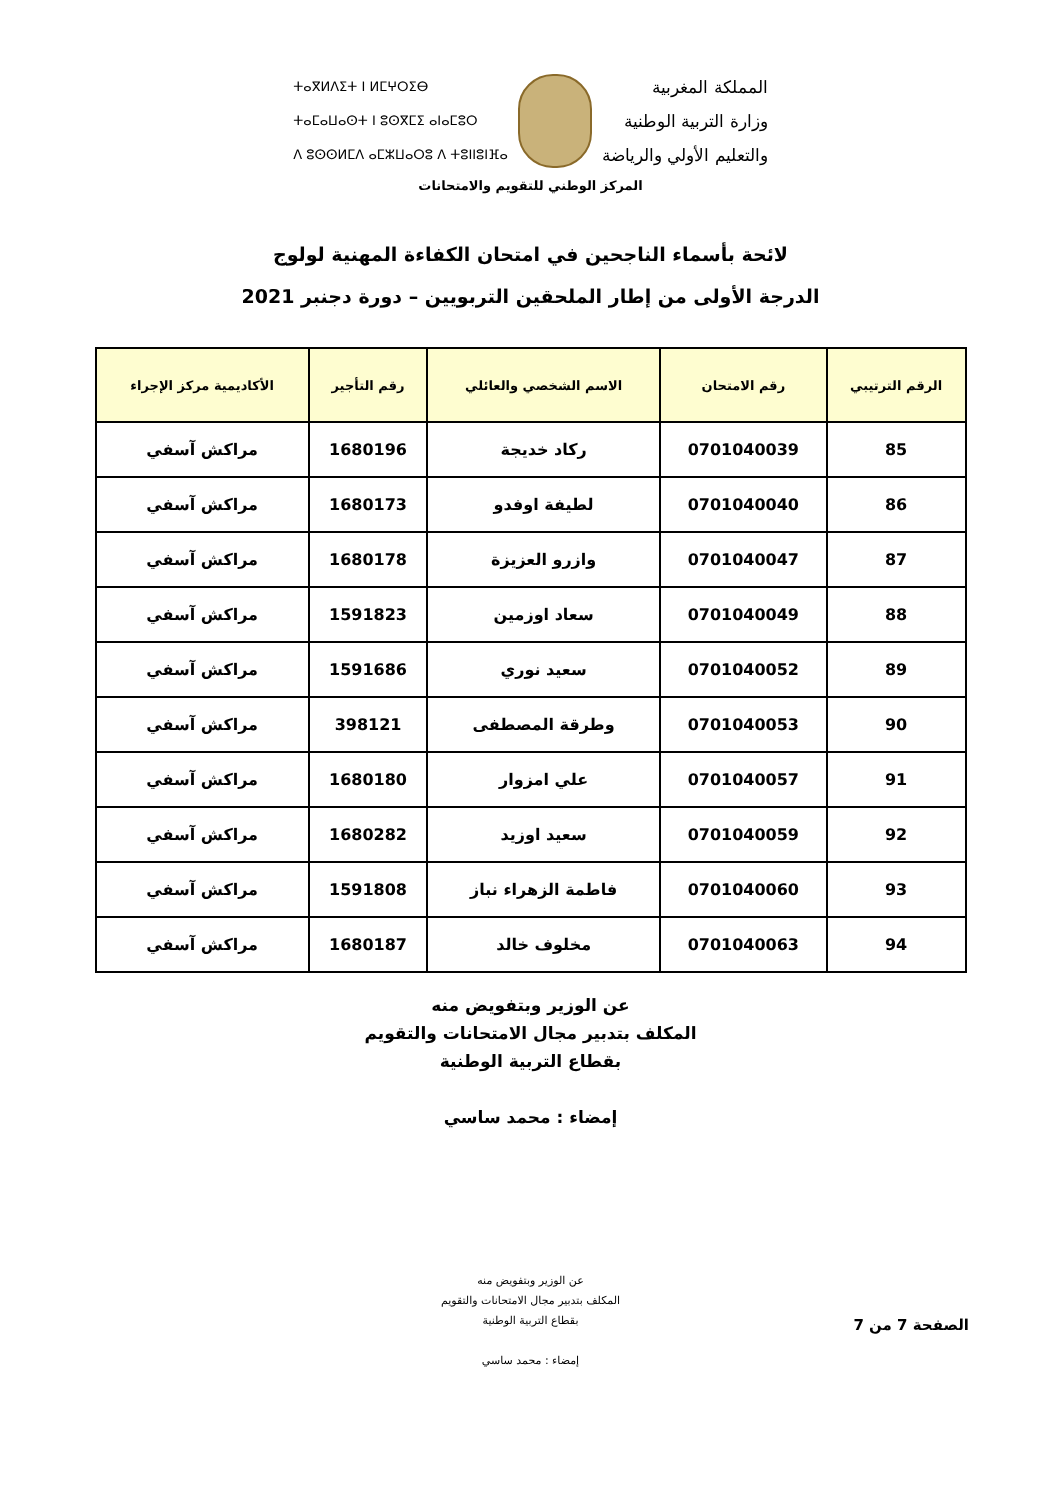المملكة المغربية
وزارة التربية الوطنية
والتعليم الأولي والرياضة
ⵜⴰⴳⵍⴷⵉⵜ ⵏ ⵍⵎⵖⵔⵉⴱ
ⵜⴰⵎⴰⵡⴰⵙⵜ ⵏ ⵓⵙⴳⵎⵉ ⴰⵏⴰⵎⵓⵔ
ⴷ ⵓⵙⵙⵍⵎⴷ ⴰⵎⵣⵡⴰⵔⵓ ⴷ ⵜⵓⵏⵏⵓⵏⴼⴰ
المركز الوطني للتقويم والامتحانات
لائحة بأسماء الناجحين في امتحان الكفاءة المهنية لولوج
الدرجة الأولى من إطار الملحقين التربويين – دورة دجنبر 2021
| الرقم الترتيبي | رقم الامتحان | الاسم الشخصي والعائلي | رقم التأجير | الأكاديمية مركز الإجراء |
| --- | --- | --- | --- | --- |
| 85 | 0701040039 | ركاد خديجة | 1680196 | مراكش آسفي |
| 86 | 0701040040 | لطيفة اوفدو | 1680173 | مراكش آسفي |
| 87 | 0701040047 | وازرو العزيزة | 1680178 | مراكش آسفي |
| 88 | 0701040049 | سعاد اوزمين | 1591823 | مراكش آسفي |
| 89 | 0701040052 | سعيد نوري | 1591686 | مراكش آسفي |
| 90 | 0701040053 | وطرقة المصطفى | 398121 | مراكش آسفي |
| 91 | 0701040057 | علي امزوار | 1680180 | مراكش آسفي |
| 92 | 0701040059 | سعيد اوزيد | 1680282 | مراكش آسفي |
| 93 | 0701040060 | فاطمة الزهراء نباز | 1591808 | مراكش آسفي |
| 94 | 0701040063 | مخلوف خالد | 1680187 | مراكش آسفي |
عن الوزير وبتفويض منه
المكلف بتدبير مجال الامتحانات والتقويم
بقطاع التربية الوطنية
إمضاء : محمد ساسي
عن الوزير وبتفويض منه
المكلف بتدبير مجال الامتحانات والتقويم
بقطاع التربية الوطنية
إمضاء : محمد ساسي
الصفحة 7 من 7